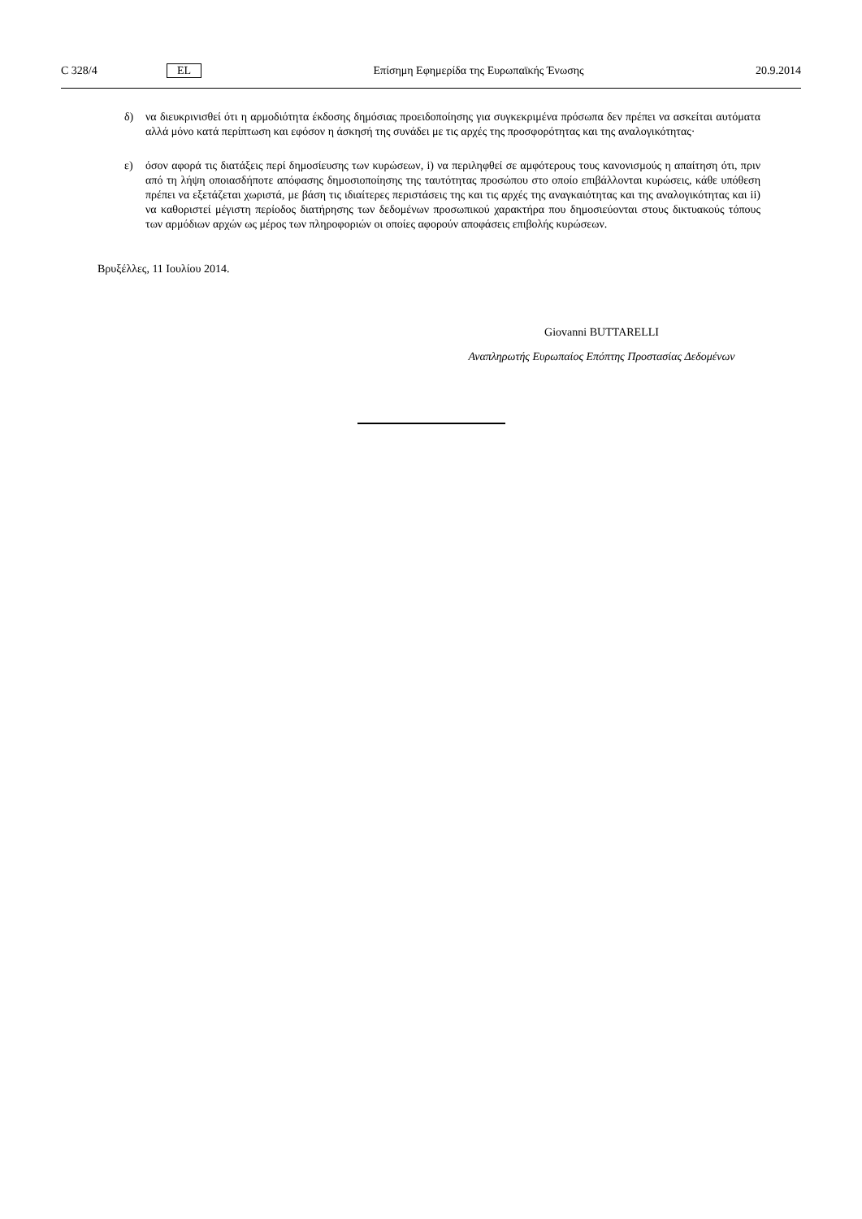C 328/4 EL Επίσημη Εφημερίδα της Ευρωπαϊκής Ένωσης 20.9.2014
δ) να διευκρινισθεί ότι η αρμοδιότητα έκδοσης δημόσιας προειδοποίησης για συγκεκριμένα πρόσωπα δεν πρέπει να ασκείται αυτόματα αλλά μόνο κατά περίπτωση και εφόσον η άσκησή της συνάδει με τις αρχές της προσφορότητας και της αναλογικότητας·
ε) όσον αφορά τις διατάξεις περί δημοσίευσης των κυρώσεων, i) να περιληφθεί σε αμφότερους τους κανονισμούς η απαίτηση ότι, πριν από τη λήψη οποιασδήποτε απόφασης δημοσιοποίησης της ταυτότητας προσώπου στο οποίο επιβάλλονται κυρώσεις, κάθε υπόθεση πρέπει να εξετάζεται χωριστά, με βάση τις ιδιαίτερες περιστάσεις της και τις αρχές της αναγκαιότητας και της αναλογικότητας και ii) να καθοριστεί μέγιστη περίοδος διατήρησης των δεδομένων προσωπικού χαρακτήρα που δημοσιεύονται στους δικτυακούς τόπους των αρμόδιων αρχών ως μέρος των πληροφοριών οι οποίες αφορούν αποφάσεις επιβολής κυρώσεων.
Βρυξέλλες, 11 Ιουλίου 2014.
Giovanni BUTTARELLI
Αναπληρωτής Ευρωπαίος Επόπτης Προστασίας Δεδομένων